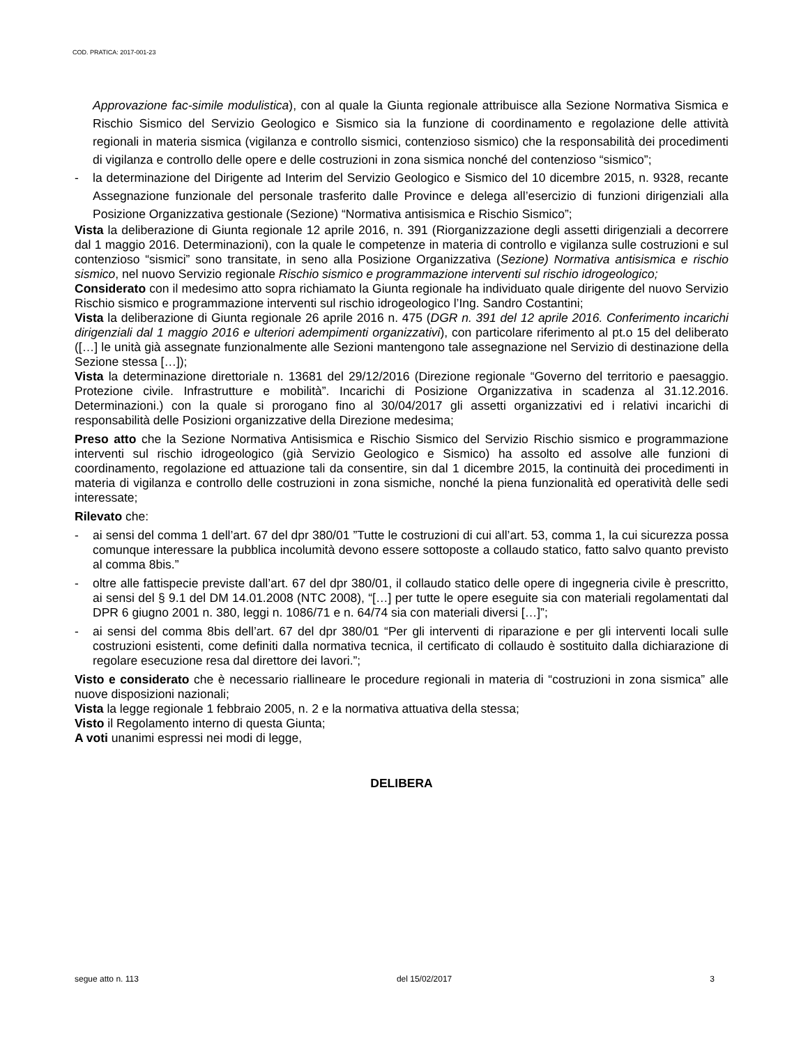COD. PRATICA: 2017-001-23
Approvazione fac-simile modulistica), con al quale la Giunta regionale attribuisce alla Sezione Normativa Sismica e Rischio Sismico del Servizio Geologico e Sismico sia la funzione di coordinamento e regolazione delle attività regionali in materia sismica (vigilanza e controllo sismici, contenzioso sismico) che la responsabilità dei procedimenti di vigilanza e controllo delle opere e delle costruzioni in zona sismica nonché del contenzioso “sismico”;
- la determinazione del Dirigente ad Interim del Servizio Geologico e Sismico del 10 dicembre 2015, n. 9328, recante Assegnazione funzionale del personale trasferito dalle Province e delega all’esercizio di funzioni dirigenziali alla Posizione Organizzativa gestionale (Sezione) “Normativa antisismica e Rischio Sismico”;
Vista la deliberazione di Giunta regionale 12 aprile 2016, n. 391 (Riorganizzazione degli assetti dirigenziali a decorrere dal 1 maggio 2016. Determinazioni), con la quale le competenze in materia di controllo e vigilanza sulle costruzioni e sul contenzioso “sismici” sono transitate, in seno alla Posizione Organizzativa (Sezione) Normativa antisismica e rischio sismico, nel nuovo Servizio regionale Rischio sismico e programmazione interventi sul rischio idrogeologico;
Considerato con il medesimo atto sopra richiamato la Giunta regionale ha individuato quale dirigente del nuovo Servizio Rischio sismico e programmazione interventi sul rischio idrogeologico l’Ing. Sandro Costantini;
Vista la deliberazione di Giunta regionale 26 aprile 2016 n. 475 (DGR n. 391 del 12 aprile 2016. Conferimento incarichi dirigenziali dal 1 maggio 2016 e ulteriori adempimenti organizzativi), con particolare riferimento al pt.o 15 del deliberato ([…] le unità già assegnate funzionalmente alle Sezioni mantengono tale assegnazione nel Servizio di destinazione della Sezione stessa […]);
Vista la determinazione direttoriale n. 13681 del 29/12/2016 (Direzione regionale “Governo del territorio e paesaggio. Protezione civile. Infrastrutture e mobilità”. Incarichi di Posizione Organizzativa in scadenza al 31.12.2016. Determinazioni.) con la quale si prorogano fino al 30/04/2017 gli assetti organizzativi ed i relativi incarichi di responsabilità delle Posizioni organizzative della Direzione medesima;
Preso atto che la Sezione Normativa Antisismica e Rischio Sismico del Servizio Rischio sismico e programmazione interventi sul rischio idrogeologico (già Servizio Geologico e Sismico) ha assolto ed assolve alle funzioni di coordinamento, regolazione ed attuazione tali da consentire, sin dal 1 dicembre 2015, la continuità dei procedimenti in materia di vigilanza e controllo delle costruzioni in zona sismiche, nonché la piena funzionalità ed operatività delle sedi interessate;
Rilevato che:
- ai sensi del comma 1 dell’art. 67 del dpr 380/01 ”Tutte le costruzioni di cui all’art. 53, comma 1, la cui sicurezza possa comunque interessare la pubblica incolumità devono essere sottoposte a collaudo statico, fatto salvo quanto previsto al comma 8bis.”
- oltre alle fattispecie previste dall’art. 67 del dpr 380/01, il collaudo statico delle opere di ingegneria civile è prescritto, ai sensi del § 9.1 del DM 14.01.2008 (NTC 2008), “[…] per tutte le opere eseguite sia con materiali regolamentati dal DPR 6 giugno 2001 n. 380, leggi n. 1086/71 e n. 64/74 sia con materiali diversi […]”;
- ai sensi del comma 8bis dell’art. 67 del dpr 380/01 “Per gli interventi di riparazione e per gli interventi locali sulle costruzioni esistenti, come definiti dalla normativa tecnica, il certificato di collaudo è sostituito dalla dichiarazione di regolare esecuzione resa dal direttore dei lavori.”;
Visto e considerato che è necessario riallineare le procedure regionali in materia di “costruzioni in zona sismica” alle nuove disposizioni nazionali;
Vista la legge regionale 1 febbraio 2005, n. 2 e la normativa attuativa della stessa;
Visto il Regolamento interno di questa Giunta;
A voti unanimi espressi nei modi di legge,
DELIBERA
segue atto n. 113 del 15/02/2017 3